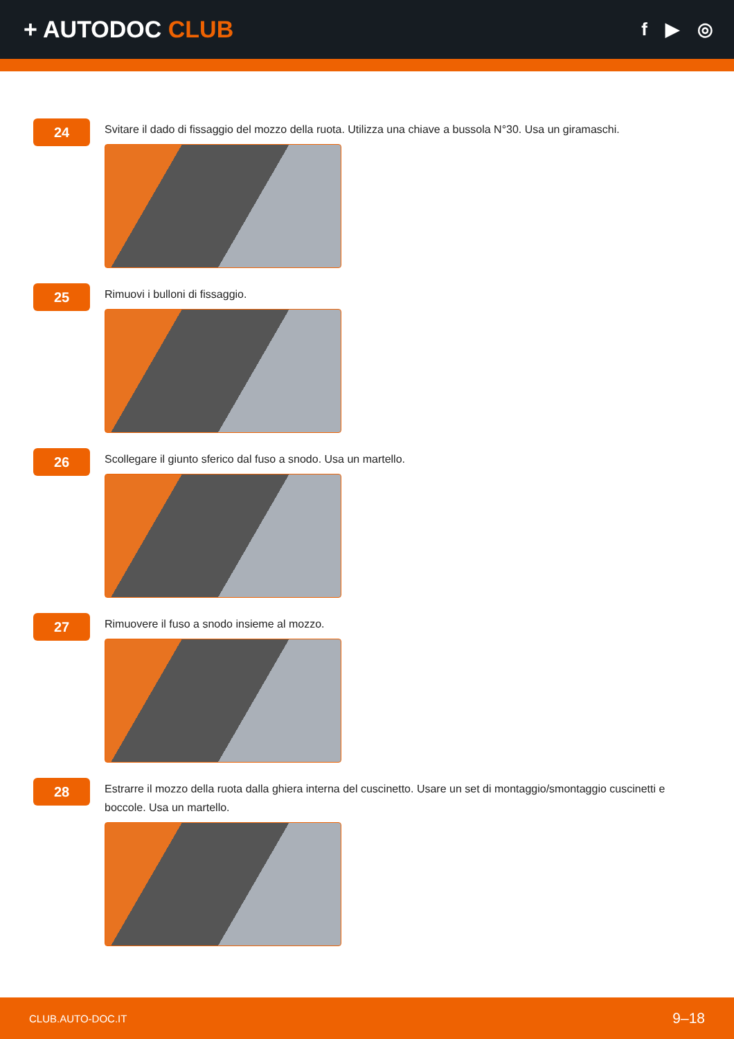+ AUTODOC CLUB
f ▶ ◎
24
Svitare il dado di fissaggio del mozzo della ruota. Utilizza una chiave a bussola N°30. Usa un giramaschi.
25
Rimuovi i bulloni di fissaggio.
26
Scollegare il giunto sferico dal fuso a snodo. Usa un martello.
27
Rimuovere il fuso a snodo insieme al mozzo.
28
Estrarre il mozzo della ruota dalla ghiera interna del cuscinetto. Usare un set di montaggio/smontaggio cuscinetti e boccole. Usa un martello.
CLUB.AUTO-DOC.IT 9–18